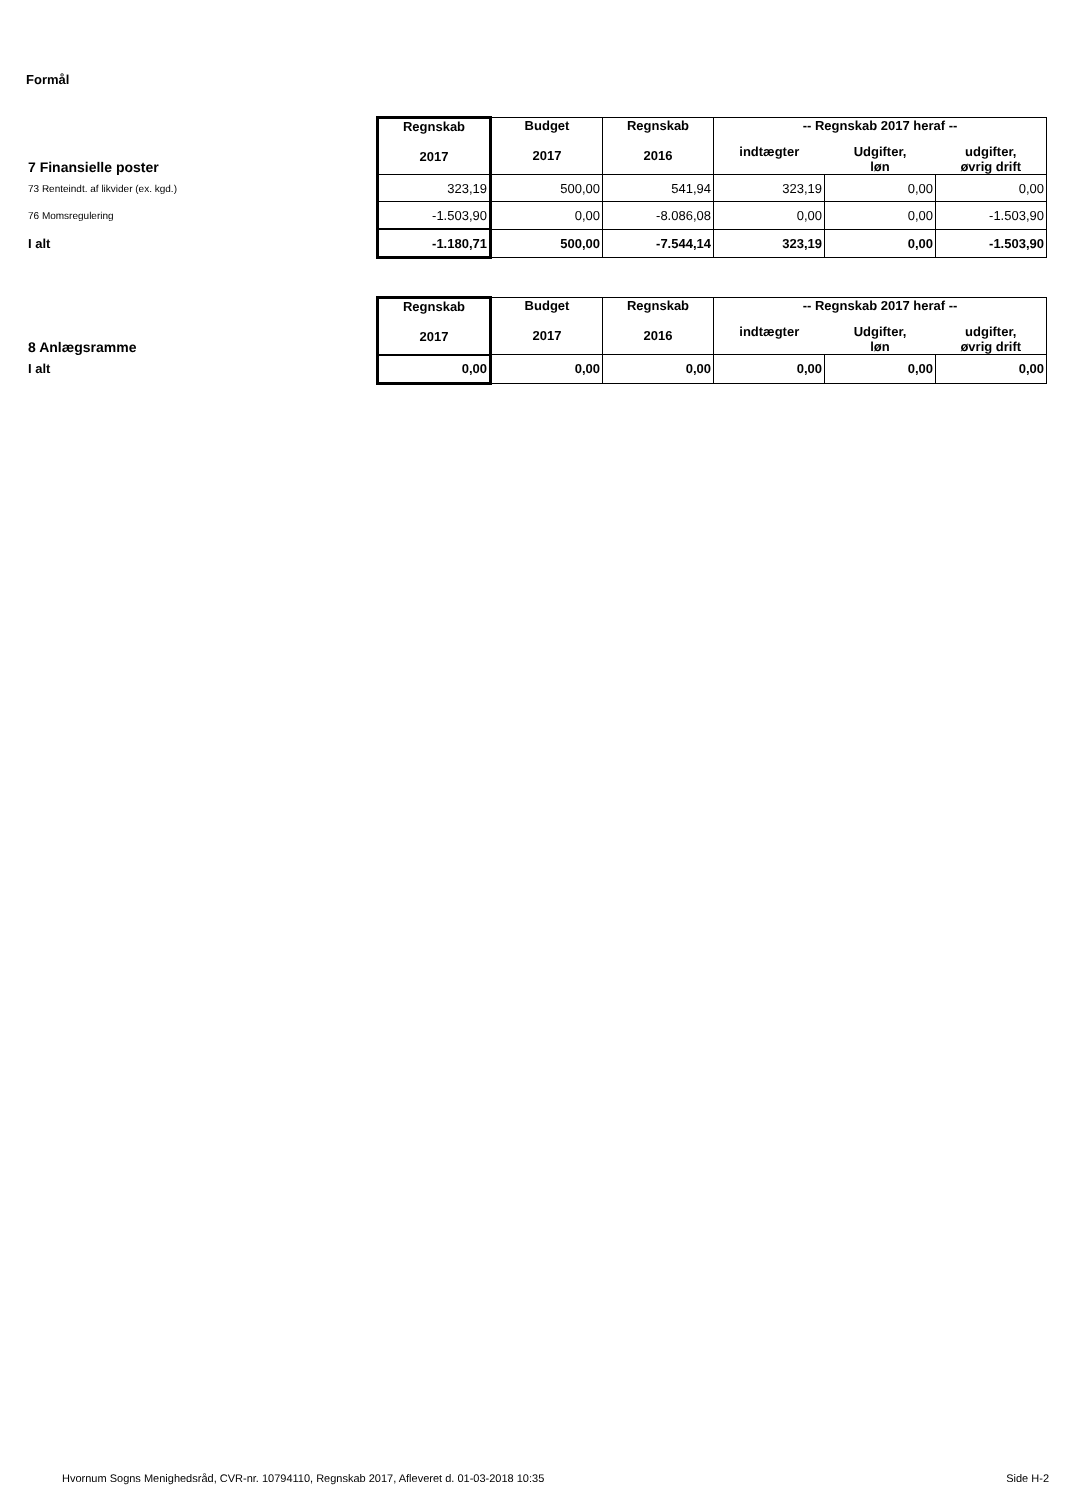Formål
| | Regnskab 2017 | Budget 2017 | Regnskab 2016 | -- Regnskab 2017 heraf -- | | |
| 7 Finansielle poster | | | | indtægter | Udgifter, løn | udgifter, øvrig drift |
| 73 Renteindt. af likvider (ex. kgd.) | 323,19 | 500,00 | 541,94 | 323,19 | 0,00 | 0,00 |
| 76 Momsregulering | -1.503,90 | 0,00 | -8.086,08 | 0,00 | 0,00 | -1.503,90 |
| I alt | -1.180,71 | 500,00 | -7.544,14 | 323,19 | 0,00 | -1.503,90 |
| | Regnskab 2017 | Budget 2017 | Regnskab 2016 | -- Regnskab 2017 heraf -- | | |
| 8 Anlægsramme | | | | indtægter | Udgifter, løn | udgifter, øvrig drift |
| I alt | 0,00 | 0,00 | 0,00 | 0,00 | 0,00 | 0,00 |
Hvornum Sogns Menighedsråd, CVR-nr. 10794110, Regnskab 2017, Afleveret d. 01-03-2018 10:35 Side H-2